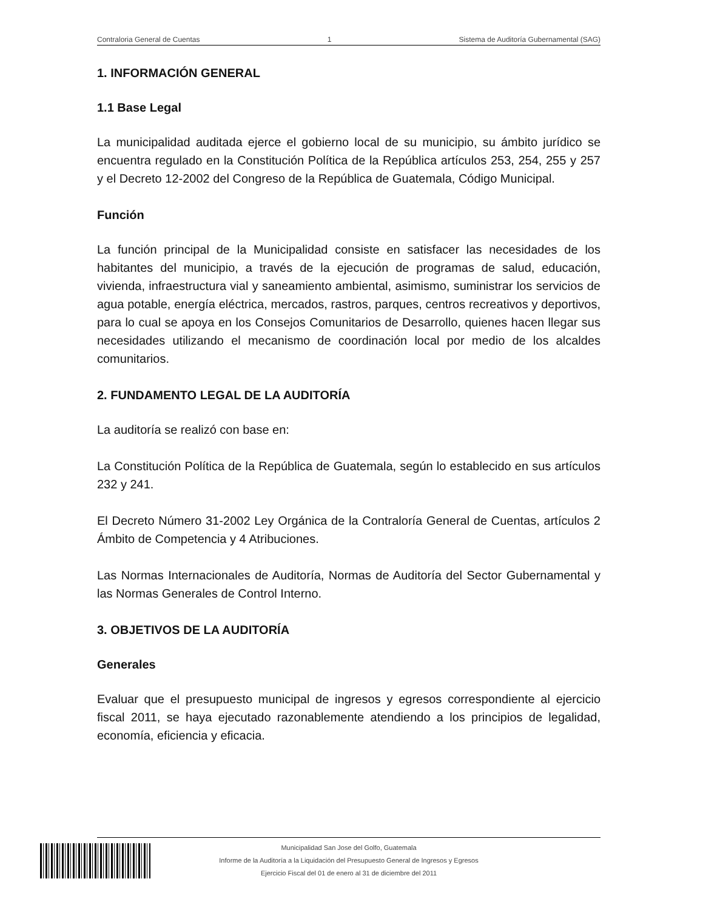Contraloria General de Cuentas 1 Sistema de Auditoría Gubernamental (SAG)
1. INFORMACIÓN GENERAL
1.1 Base Legal
La municipalidad auditada ejerce el gobierno local de su municipio, su ámbito jurídico se encuentra regulado en la Constitución Política de la República artículos 253, 254, 255 y 257 y el Decreto 12-2002 del Congreso de la República de Guatemala, Código Municipal.
Función
La función principal de la Municipalidad consiste en satisfacer las necesidades de los habitantes del municipio, a través de la ejecución de programas de salud, educación, vivienda, infraestructura vial y saneamiento ambiental, asimismo, suministrar los servicios de agua potable, energía eléctrica, mercados, rastros, parques, centros recreativos y deportivos, para lo cual se apoya en los Consejos Comunitarios de Desarrollo, quienes hacen llegar sus necesidades utilizando el mecanismo de coordinación local por medio de los alcaldes comunitarios.
2. FUNDAMENTO LEGAL DE LA AUDITORÍA
La auditoría se realizó con base en:
La Constitución Política de la República de Guatemala, según lo establecido en sus artículos 232 y 241.
El Decreto Número 31-2002 Ley Orgánica de la Contraloría General de Cuentas, artículos 2 Ámbito de Competencia y 4 Atribuciones.
Las Normas Internacionales de Auditoría, Normas de Auditoría del Sector Gubernamental y las Normas Generales de Control Interno.
3. OBJETIVOS DE LA AUDITORÍA
Generales
Evaluar que el presupuesto municipal de ingresos y egresos correspondiente al ejercicio fiscal 2011, se haya ejecutado razonablemente atendiendo a los principios de legalidad, economía, eficiencia y eficacia.
Municipalidad San Jose del Golfo, Guatemala
Informe de la Auditoría a la Liquidación del Presupuesto General de Ingresos y Egresos
Ejercicio Fiscal del 01 de enero al 31 de diciembre del 2011